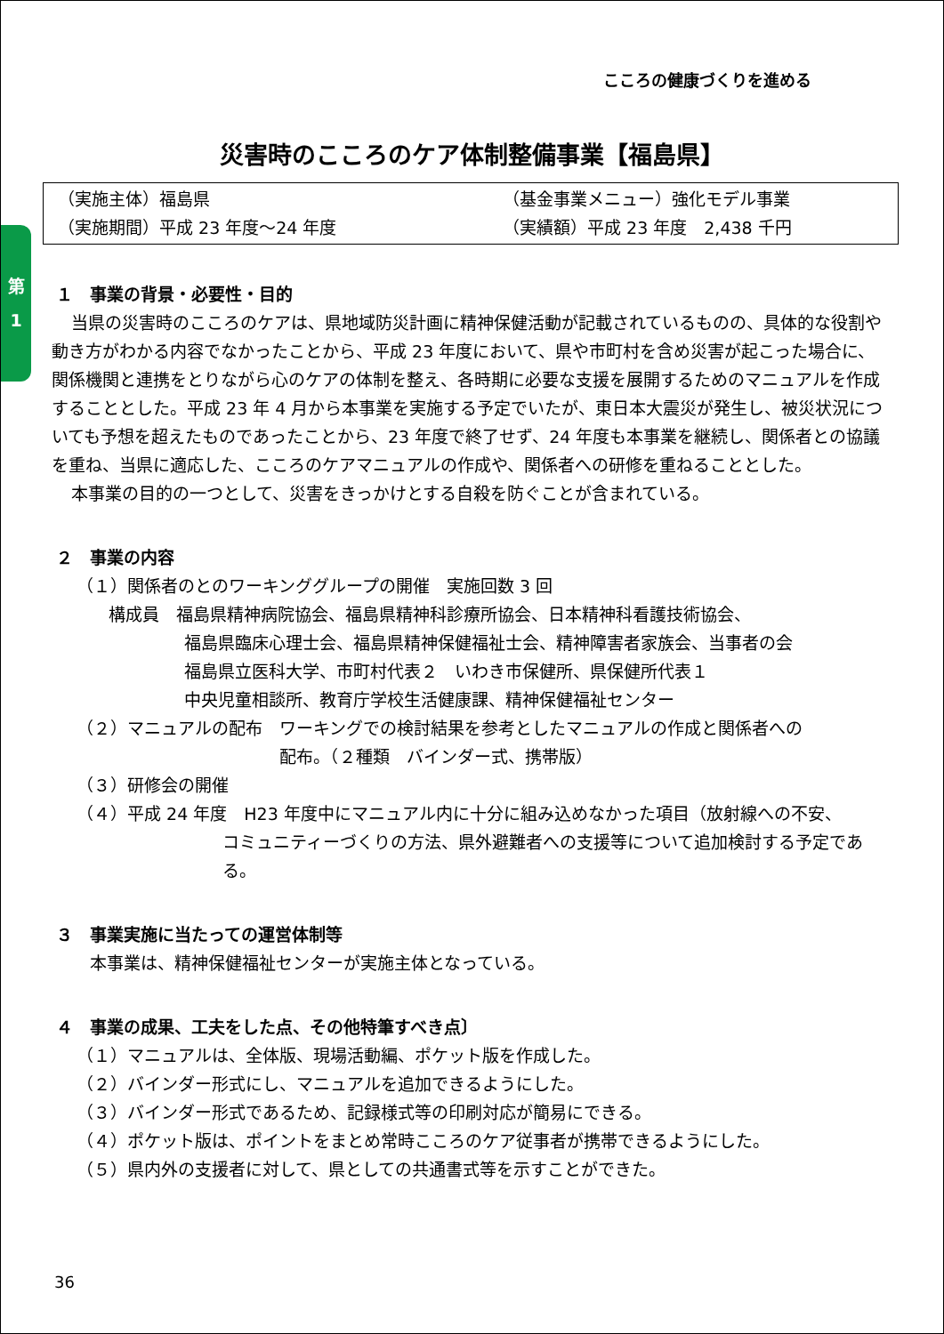こころの健康づくりを進める
第
1
災害時のこころのケア体制整備事業【福島県】
（実施主体）福島県
（基金事業メニュー）強化モデル事業
（実施期間）平成 23 年度～24 年度
（実績額）平成 23 年度　2,438 千円
１　事業の背景・必要性・目的
当県の災害時のこころのケアは、県地域防災計画に精神保健活動が記載されているものの、具体的な役割や動き方がわかる内容でなかったことから、平成 23 年度において、県や市町村を含め災害が起こった場合に、関係機関と連携をとりながら心のケアの体制を整え、各時期に必要な支援を展開するためのマニュアルを作成することとした。平成 23 年 4 月から本事業を実施する予定でいたが、東日本大震災が発生し、被災状況についても予想を超えたものであったことから、23 年度で終了せず、24 年度も本事業を継続し、関係者との協議を重ね、当県に適応した、こころのケアマニュアルの作成や、関係者への研修を重ねることとした。
本事業の目的の一つとして、災害をきっかけとする自殺を防ぐことが含まれている。
２　事業の内容
（１）関係者のとのワーキンググループの開催　実施回数 3 回
構成員　福島県精神病院協会、福島県精神科診療所協会、日本精神科看護技術協会、
福島県臨床心理士会、福島県精神保健福祉士会、精神障害者家族会、当事者の会
福島県立医科大学、市町村代表２　いわき市保健所、県保健所代表１
中央児童相談所、教育庁学校生活健康課、精神保健福祉センター
（２）マニュアルの配布　ワーキングでの検討結果を参考としたマニュアルの作成と関係者への
配布。（２種類　バインダー式、携帯版）
（３）研修会の開催
（４）平成 24 年度　H23 年度中にマニュアル内に十分に組み込めなかった項目（放射線への不安、
コミュニティーづくりの方法、県外避難者への支援等について追加検討する予定である。
３　事業実施に当たっての運営体制等
本事業は、精神保健福祉センターが実施主体となっている。
４　事業の成果、工夫をした点、その他特筆すべき点〕
（１）マニュアルは、全体版、現場活動編、ポケット版を作成した。
（２）バインダー形式にし、マニュアルを追加できるようにした。
（３）バインダー形式であるため、記録様式等の印刷対応が簡易にできる。
（４）ポケット版は、ポイントをまとめ常時こころのケア従事者が携帯できるようにした。
（５）県内外の支援者に対して、県としての共通書式等を示すことができた。
36